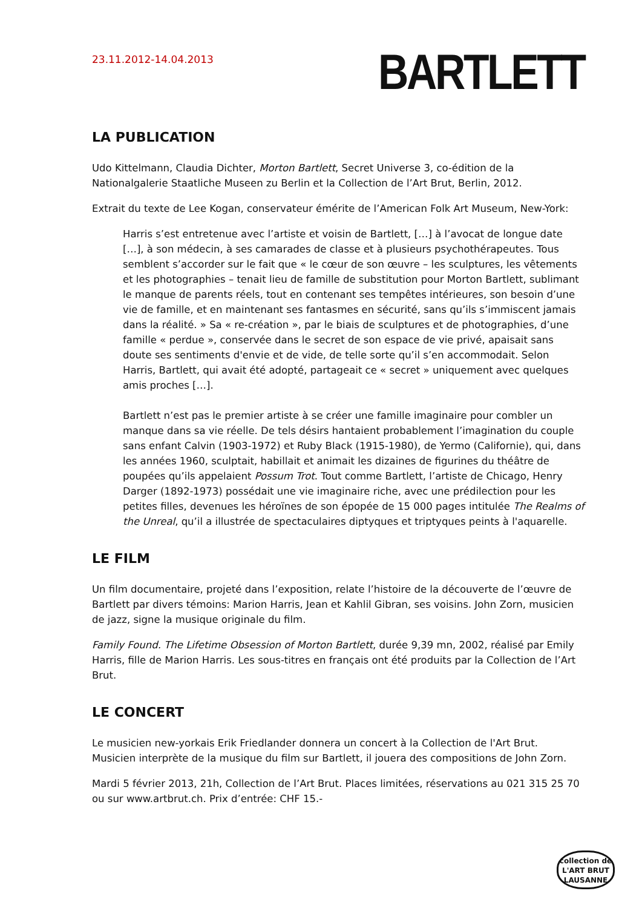23.11.2012-14.04.2013
BARTLETT
LA PUBLICATION
Udo Kittelmann, Claudia Dichter, Morton Bartlett, Secret Universe 3, co-édition de la Nationalgalerie Staatliche Museen zu Berlin et la Collection de l’Art Brut, Berlin, 2012.
Extrait du texte de Lee Kogan, conservateur émérite de l’American Folk Art Museum, New-York:
Harris s’est entretenue avec l’artiste et voisin de Bartlett, […] à l’avocat de longue date […], à son médecin, à ses camarades de classe et à plusieurs psychothérapeutes. Tous semblent s’accorder sur le fait que « le cœur de son œuvre – les sculptures, les vêtements et les photographies – tenait lieu de famille de substitution pour Morton Bartlett, sublimant le manque de parents réels, tout en contenant ses tempêtes intérieures, son besoin d’une vie de famille, et en maintenant ses fantasmes en sécurité, sans qu’ils s’immiscent jamais dans la réalité. » Sa « re-création », par le biais de sculptures et de photographies, d’une famille « perdue », conservée dans le secret de son espace de vie privé, apaisait sans doute ses sentiments d'envie et de vide, de telle sorte qu’il s’en accommodait. Selon Harris, Bartlett, qui avait été adopté, partageait ce « secret » uniquement avec quelques amis proches […].
Bartlett n’est pas le premier artiste à se créer une famille imaginaire pour combler un manque dans sa vie réelle. De tels désirs hantaient probablement l’imagination du couple sans enfant Calvin (1903-1972) et Ruby Black (1915-1980), de Yermo (Californie), qui, dans les années 1960, sculptait, habillait et animait les dizaines de figurines du théâtre de poupées qu’ils appelaient Possum Trot. Tout comme Bartlett, l’artiste de Chicago, Henry Darger (1892-1973) possédait une vie imaginaire riche, avec une prédilection pour les petites filles, devenues les héroïnes de son épopée de 15 000 pages intitulée The Realms of the Unreal, qu’il a illustrée de spectaculaires diptyques et triptyques peints à l'aquarelle.
LE FILM
Un film documentaire, projeté dans l’exposition, relate l’histoire de la découverte de l’œuvre de Bartlett par divers témoins: Marion Harris, Jean et Kahlil Gibran, ses voisins. John Zorn, musicien de jazz, signe la musique originale du film.
Family Found. The Lifetime Obsession of Morton Bartlett, durée 9,39 mn, 2002, réalisé par Emily Harris, fille de Marion Harris. Les sous-titres en français ont été produits par la Collection de l’Art Brut.
LE CONCERT
Le musicien new-yorkais Erik Friedlander donnera un concert à la Collection de l'Art Brut. Musicien interprète de la musique du film sur Bartlett, il jouera des compositions de John Zorn.
Mardi 5 février 2013, 21h, Collection de l’Art Brut. Places limitées, réservations au 021 315 25 70 ou sur www.artbrut.ch. Prix d’entrée: CHF 15.-
collection de
L'ART BRUT
LAUSANNE